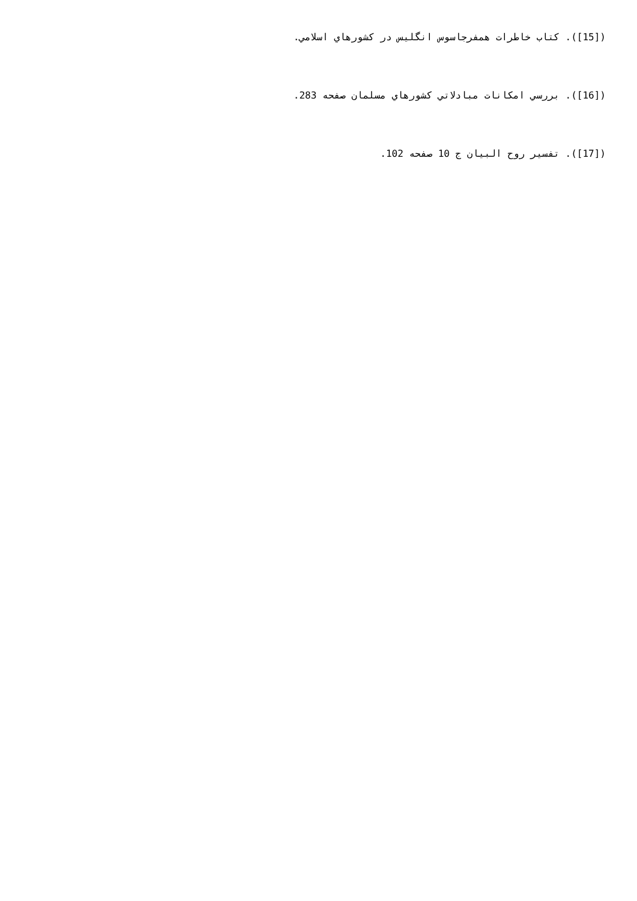([15]). كتاب خاطرات همفرجاسوس انگليس در كشورهاي اسلامي.
([16]). بررسي امكانات مبادلاتي كشورهاي مسلمان صفحه 283.
([17]). تفسير روح البيان ج 10 صفحه 102.